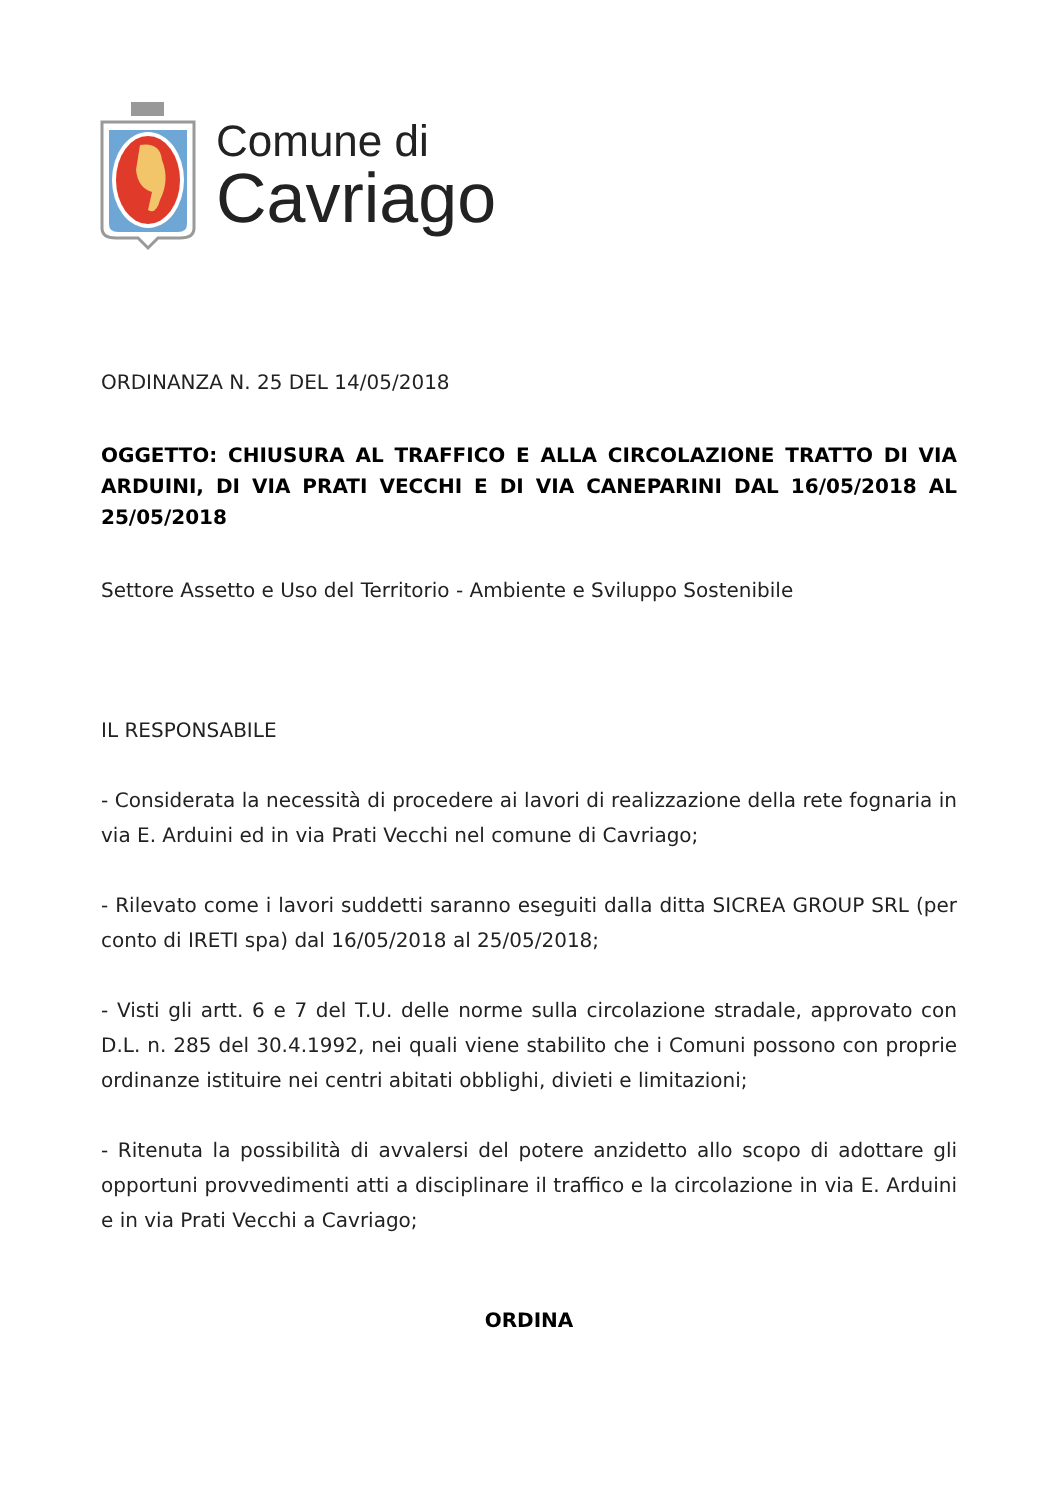Comune di
Cavriago
ORDINANZA N. 25 DEL 14/05/2018
OGGETTO: CHIUSURA AL TRAFFICO E ALLA CIRCOLAZIONE TRATTO DI VIA ARDUINI, DI VIA PRATI VECCHI E DI VIA CANEPARINI DAL 16/05/2018 AL 25/05/2018
Settore Assetto e Uso del Territorio - Ambiente e Sviluppo Sostenibile
IL RESPONSABILE
- Considerata la necessità di procedere ai lavori di realizzazione della rete fognaria in via E. Arduini ed in via Prati Vecchi nel comune di Cavriago;
- Rilevato come i lavori suddetti saranno eseguiti dalla ditta SICREA GROUP SRL (per conto di IRETI spa) dal 16/05/2018 al 25/05/2018;
- Visti gli artt. 6 e 7 del T.U. delle norme sulla circolazione stradale, approvato con D.L. n. 285 del 30.4.1992, nei quali viene stabilito che i Comuni possono con proprie ordinanze istituire nei centri abitati obblighi, divieti e limitazioni;
- Ritenuta la possibilità di avvalersi del potere anzidetto allo scopo di adottare gli opportuni provvedimenti atti a disciplinare il traffico e la circolazione in via E. Arduini e in via Prati Vecchi a Cavriago;
ORDINA